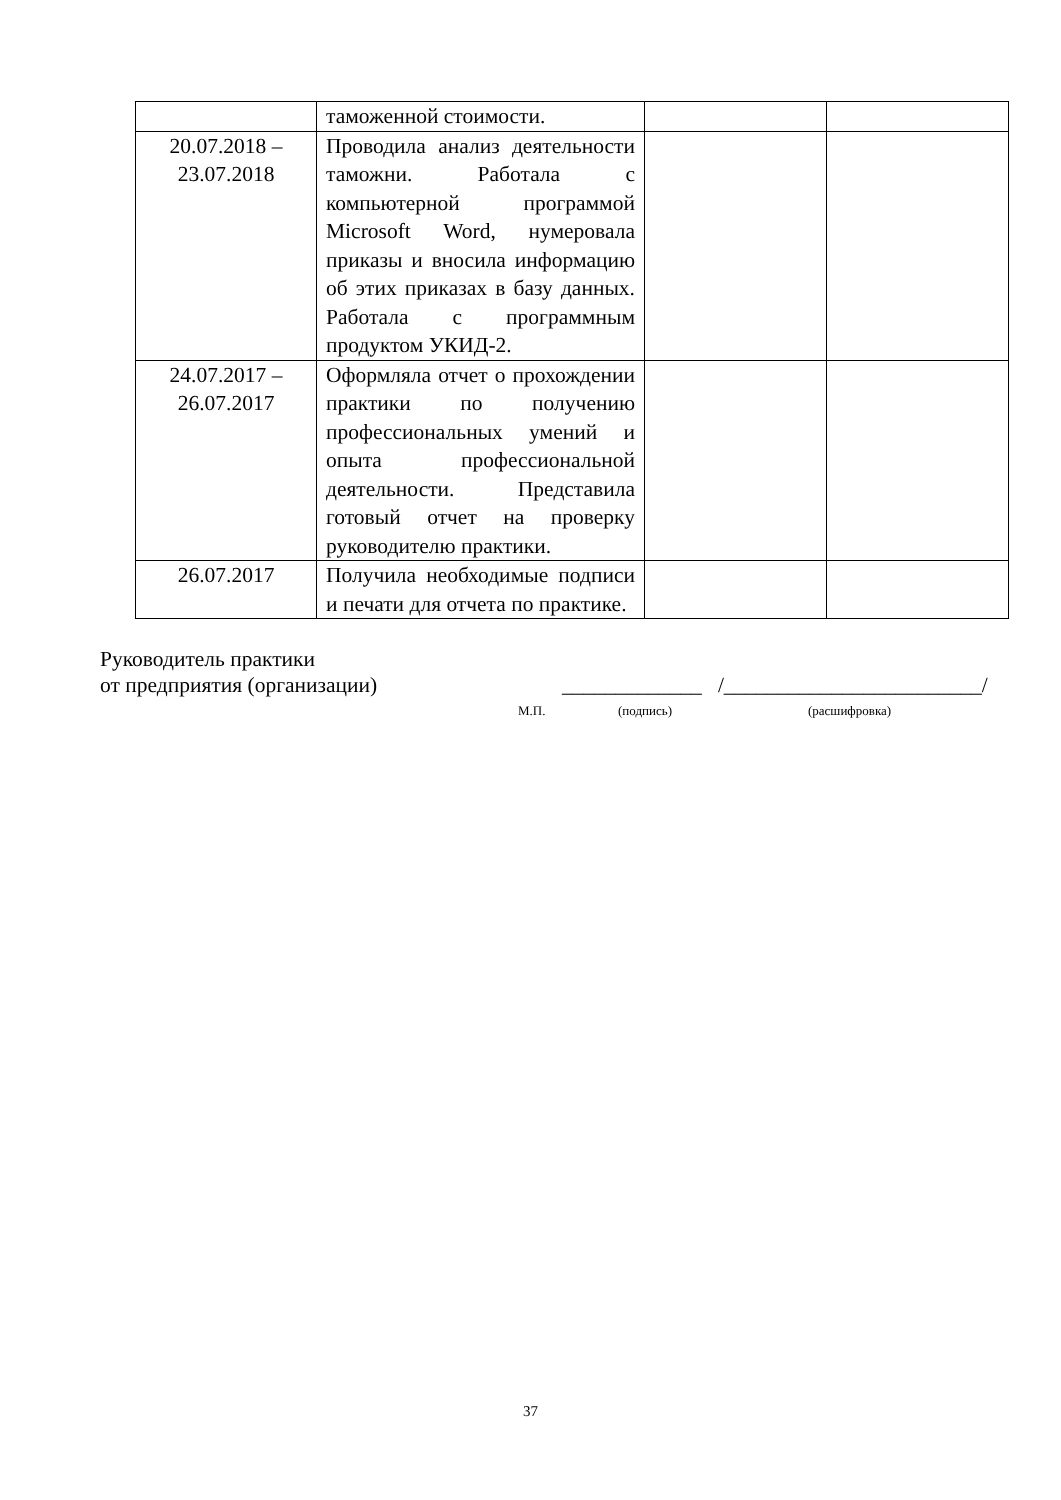| | таможенной стоимости. | | |
| 20.07.2018 – 23.07.2018 | Проводила анализ деятельности таможни. Работала с компьютерной программой Microsoft Word, нумеровала приказы и вносила информацию об этих приказах в базу данных. Работала с программным продуктом УКИД-2. | | |
| 24.07.2017 – 26.07.2017 | Оформляла отчет о прохождении практики по получению профессиональных умений и опыта профессиональной деятельности. Представила готовый отчет на проверку руководителю практики. | | |
| 26.07.2017 | Получила необходимые подписи и печати для отчета по практике. | | |
Руководитель практики
от предприятия (организации) _____________ /________________________/
М.П. (подпись) (расшифровка)
37